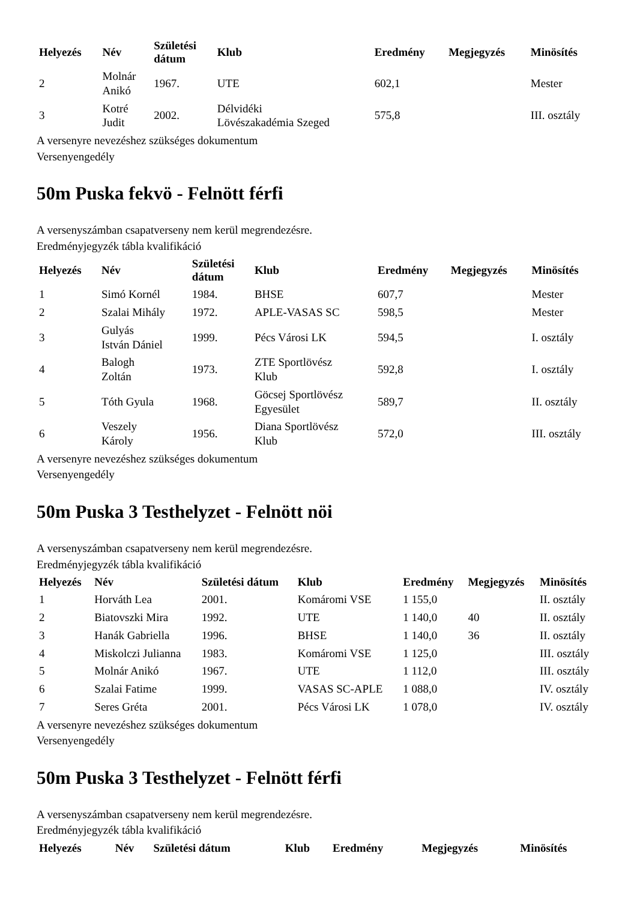| Helyezés | Név | Születési dátum | Klub | Eredmény | Megjegyzés | Minösítés |
| --- | --- | --- | --- | --- | --- | --- |
| 2 | Molnár Anikó | 1967. | UTE | 602,1 | | Mester |
| 3 | Kotré Judit | 2002. | Délvidéki Lövészakadémia Szeged | 575,8 | | III. osztály |
A versenyre nevezéshez szükséges dokumentum
Versenyengedély
50m Puska fekvö - Felnött férfi
A versenyszámban csapatverseny nem kerül megrendezésre.
Eredményjegyzék tábla kvalifikáció
| Helyezés | Név | Születési dátum | Klub | Eredmény | Megjegyzés | Minösítés |
| --- | --- | --- | --- | --- | --- | --- |
| 1 | Simó Kornél | 1984. | BHSE | 607,7 | | Mester |
| 2 | Szalai Mihály | 1972. | APLE-VASAS SC | 598,5 | | Mester |
| 3 | Gulyás István Dániel | 1999. | Pécs Városi LK | 594,5 | | I. osztály |
| 4 | Balogh Zoltán | 1973. | ZTE Sportlövész Klub | 592,8 | | I. osztály |
| 5 | Tóth Gyula | 1968. | Göcsej Sportlövész Egyesület | 589,7 | | II. osztály |
| 6 | Veszely Károly | 1956. | Diana Sportlövész Klub | 572,0 | | III. osztály |
A versenyre nevezéshez szükséges dokumentum
Versenyengedély
50m Puska 3 Testhelyzet - Felnött nöi
A versenyszámban csapatverseny nem kerül megrendezésre.
Eredményjegyzék tábla kvalifikáció
| Helyezés | Név | Születési dátum | Klub | Eredmény | Megjegyzés | Minösítés |
| --- | --- | --- | --- | --- | --- | --- |
| 1 | Horváth Lea | 2001. | Komáromi VSE | 1 155,0 | | II. osztály |
| 2 | Biatovszki Mira | 1992. | UTE | 1 140,0 | 40 | II. osztály |
| 3 | Hanák Gabriella | 1996. | BHSE | 1 140,0 | 36 | II. osztály |
| 4 | Miskolczi Julianna | 1983. | Komáromi VSE | 1 125,0 | | III. osztály |
| 5 | Molnár Anikó | 1967. | UTE | 1 112,0 | | III. osztály |
| 6 | Szalai Fatime | 1999. | VASAS SC-APLE | 1 088,0 | | IV. osztály |
| 7 | Seres Gréta | 2001. | Pécs Városi LK | 1 078,0 | | IV. osztály |
A versenyre nevezéshez szükséges dokumentum
Versenyengedély
50m Puska 3 Testhelyzet - Felnött férfi
A versenyszámban csapatverseny nem kerül megrendezésre.
Eredményjegyzék tábla kvalifikáció
| Helyezés | Név | Születési dátum | Klub | Eredmény | Megjegyzés | Minösítés |
| --- | --- | --- | --- | --- | --- | --- |